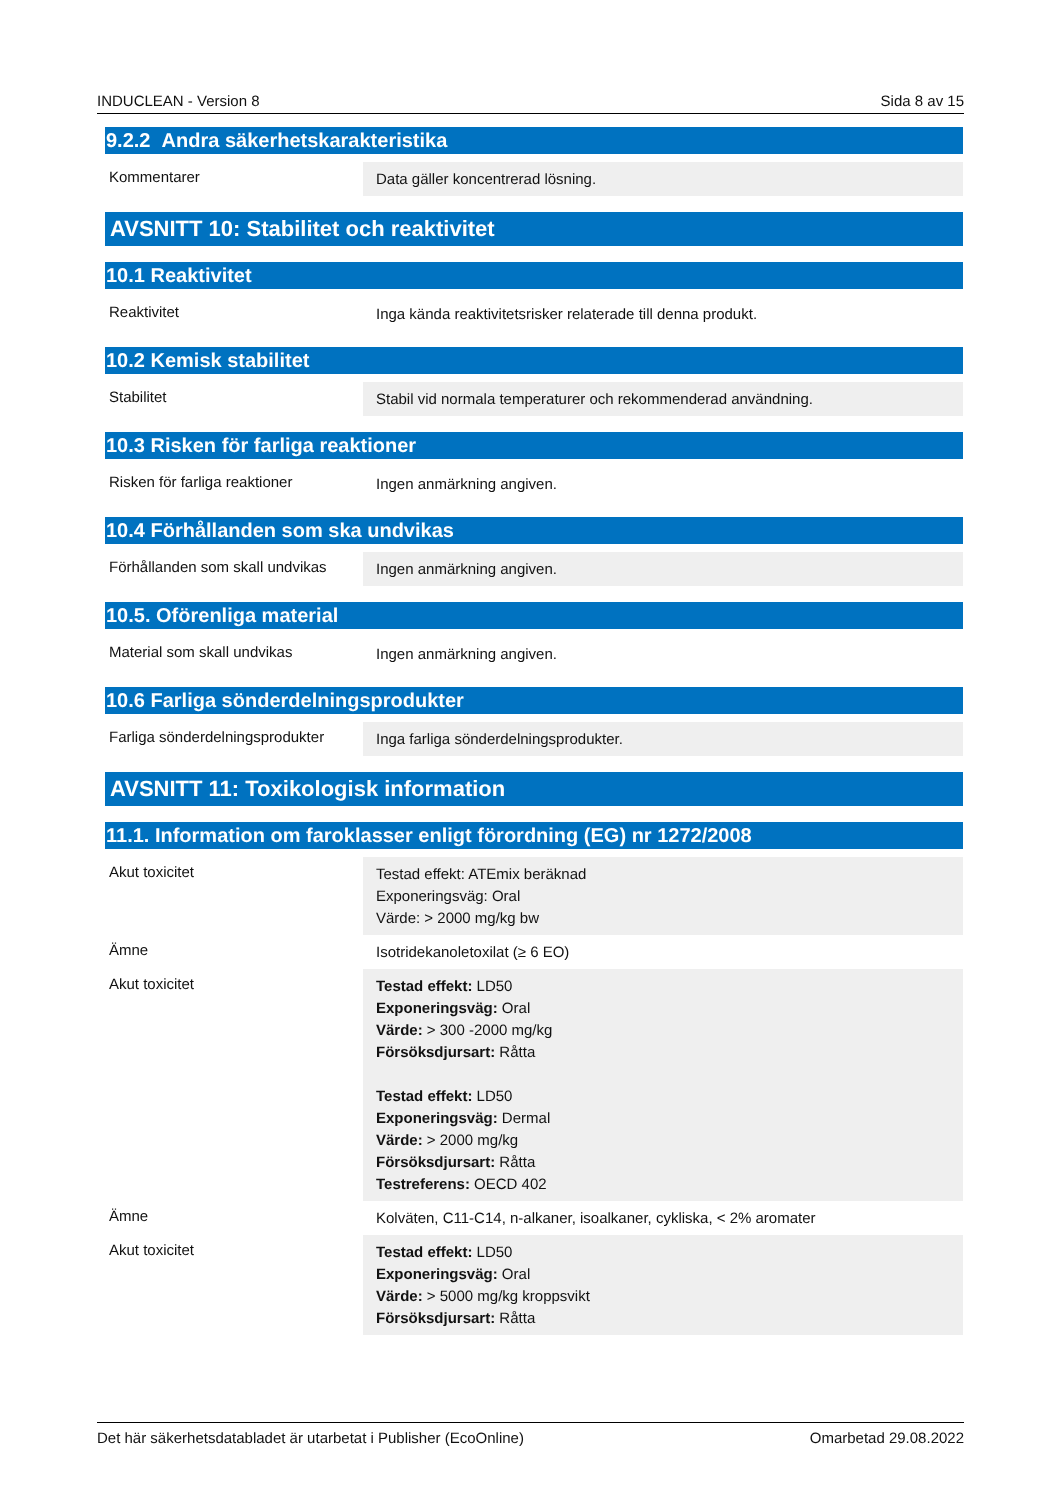INDUCLEAN - Version 8 Sida 8 av 15
9.2.2 Andra säkerhetskarakteristika
| Kommentarer | Data gäller koncentrerad lösning. |
AVSNITT 10: Stabilitet och reaktivitet
10.1 Reaktivitet
| Reaktivitet | Inga kända reaktivitetsrisker relaterade till denna produkt. |
10.2 Kemisk stabilitet
| Stabilitet | Stabil vid normala temperaturer och rekommenderad användning. |
10.3 Risken för farliga reaktioner
| Risken för farliga reaktioner | Ingen anmärkning angiven. |
10.4 Förhållanden som ska undvikas
| Förhållanden som skall undvikas | Ingen anmärkning angiven. |
10.5. Oförenliga material
| Material som skall undvikas | Ingen anmärkning angiven. |
10.6 Farliga sönderdelningsprodukter
| Farliga sönderdelningsprodukter | Inga farliga sönderdelningsprodukter. |
AVSNITT 11: Toxikologisk information
11.1. Information om faroklasser enligt förordning (EG) nr 1272/2008
| Akut toxicitet | Testad effekt: ATEmix beräknad Exponeringsväg: Oral Värde: > 2000 mg/kg bw |
| Ämne | Isotridekanoletoxilat (≥ 6 EO) |
| Akut toxicitet | Testad effekt: LD50 Exponeringsväg: Oral Värde: > 300 -2000 mg/kg Försöksdjursart: Råtta Testad effekt: LD50 Exponeringsväg: Dermal Värde: > 2000 mg/kg Försöksdjursart: Råtta Testreferens: OECD 402 |
| Ämne | Kolväten, C11-C14, n-alkaner, isoalkaner, cykliska, < 2% aromater |
| Akut toxicitet | Testad effekt: LD50 Exponeringsväg: Oral Värde: > 5000 mg/kg kroppsvikt Försöksdjursart: Råtta |
Det här säkerhetsdatabladet är utarbetat i Publisher (EcoOnline) Omarbetad 29.08.2022